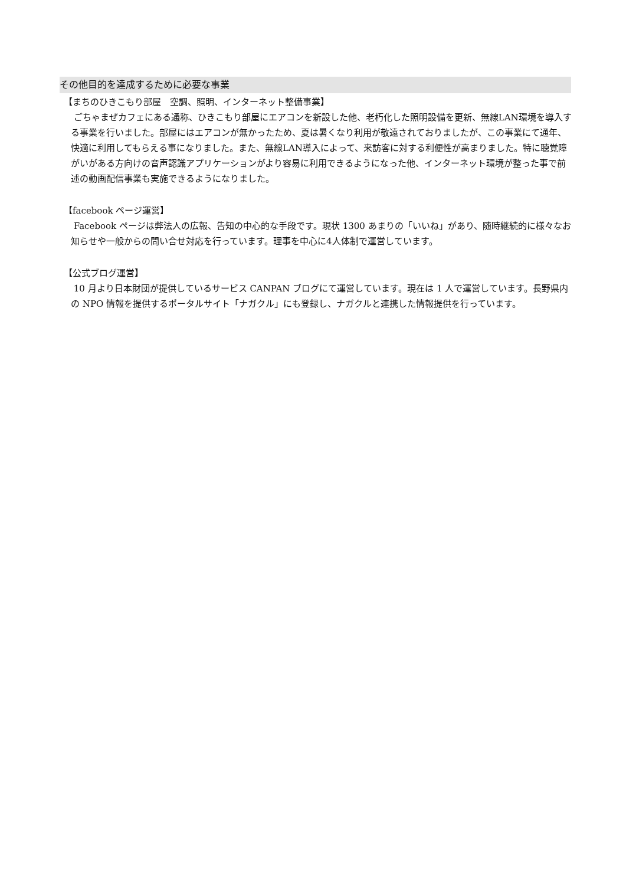その他目的を達成するために必要な事業
【まちのひきこもり部屋　空調、照明、インターネット整備事業】
ごちゃまぜカフェにある通称、ひきこもり部屋にエアコンを新設した他、老朽化した照明設備を更新、無線LAN環境を導入する事業を行いました。部屋にはエアコンが無かったため、夏は暑くなり利用が敬遠されておりましたが、この事業にて通年、快適に利用してもらえる事になりました。また、無線LAN導入によって、来訪客に対する利便性が高まりました。特に聴覚障がいがある方向けの音声認識アプリケーションがより容易に利用できるようになった他、インターネット環境が整った事で前述の動画配信事業も実施できるようになりました。
【facebook ページ運営】
Facebook ページは弊法人の広報、告知の中心的な手段です。現状 1300 あまりの「いいね」があり、随時継続的に様々なお知らせや一般からの問い合せ対応を行っています。理事を中心に4人体制で運営しています。
【公式ブログ運営】
10 月より日本財団が提供しているサービス CANPAN ブログにて運営しています。現在は 1 人で運営しています。長野県内の NPO 情報を提供するポータルサイト「ナガクル」にも登録し、ナガクルと連携した情報提供を行っています。